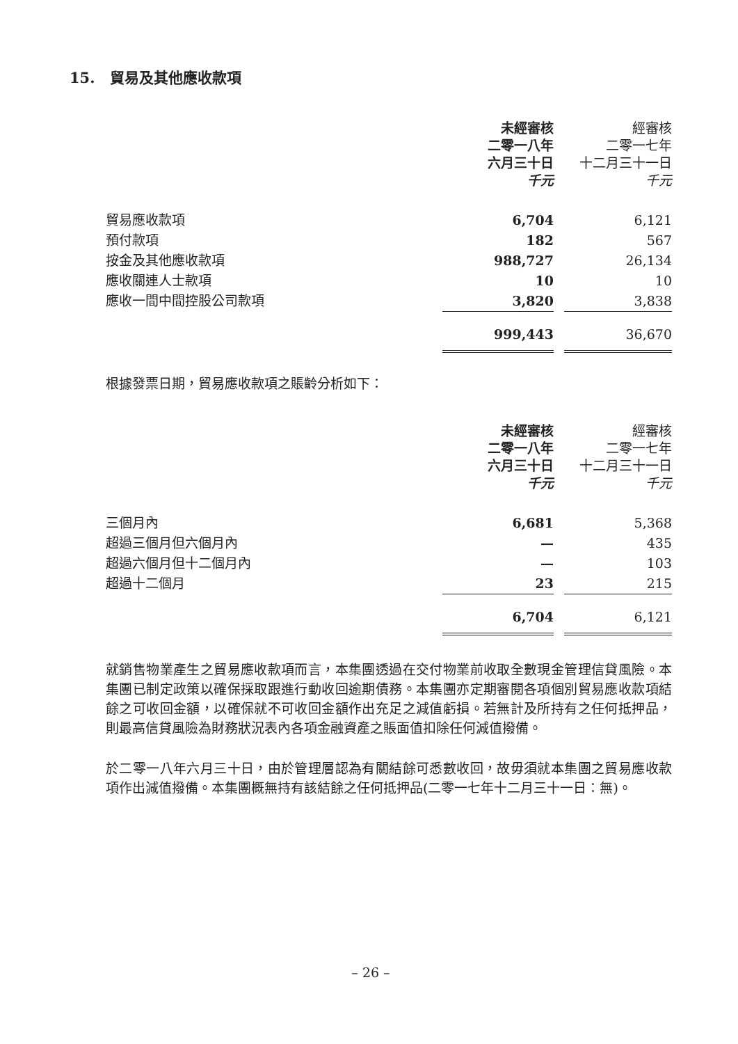15. 貿易及其他應收款項
| | 未經審核 二零一八年 六月三十日 千元 | | 經審核 二零一七年 十二月三十一日 千元 |
| --- | --- | --- | --- |
| 貿易應收款項 | 6,704 | | 6,121 |
| 預付款項 | 182 | | 567 |
| 按金及其他應收款項 | 988,727 | | 26,134 |
| 應收關連人士款項 | 10 | | 10 |
| 應收一間中間控股公司款項 | 3,820 | | 3,838 |
| | 999,443 | | 36,670 |
根據發票日期，貿易應收款項之賬齡分析如下：
| | 未經審核 二零一八年 六月三十日 千元 | | 經審核 二零一七年 十二月三十一日 千元 |
| --- | --- | --- | --- |
| 三個月內 | 6,681 | | 5,368 |
| 超過三個月但六個月內 | — | | 435 |
| 超過六個月但十二個月內 | — | | 103 |
| 超過十二個月 | 23 | | 215 |
| | 6,704 | | 6,121 |
就銷售物業產生之貿易應收款項而言，本集團透過在交付物業前收取全數現金管理信貸風險。本集團已制定政策以確保採取跟進行動收回逾期債務。本集團亦定期審閱各項個別貿易應收款項結餘之可收回金額，以確保就不可收回金額作出充足之減值虧損。若無計及所持有之任何抵押品，則最高信貸風險為財務狀況表內各項金融資產之賬面值扣除任何減值撥備。
於二零一八年六月三十日，由於管理層認為有關結餘可悉數收回，故毋須就本集團之貿易應收款項作出減值撥備。本集團概無持有該結餘之任何抵押品(二零一七年十二月三十一日：無)。
– 26 –